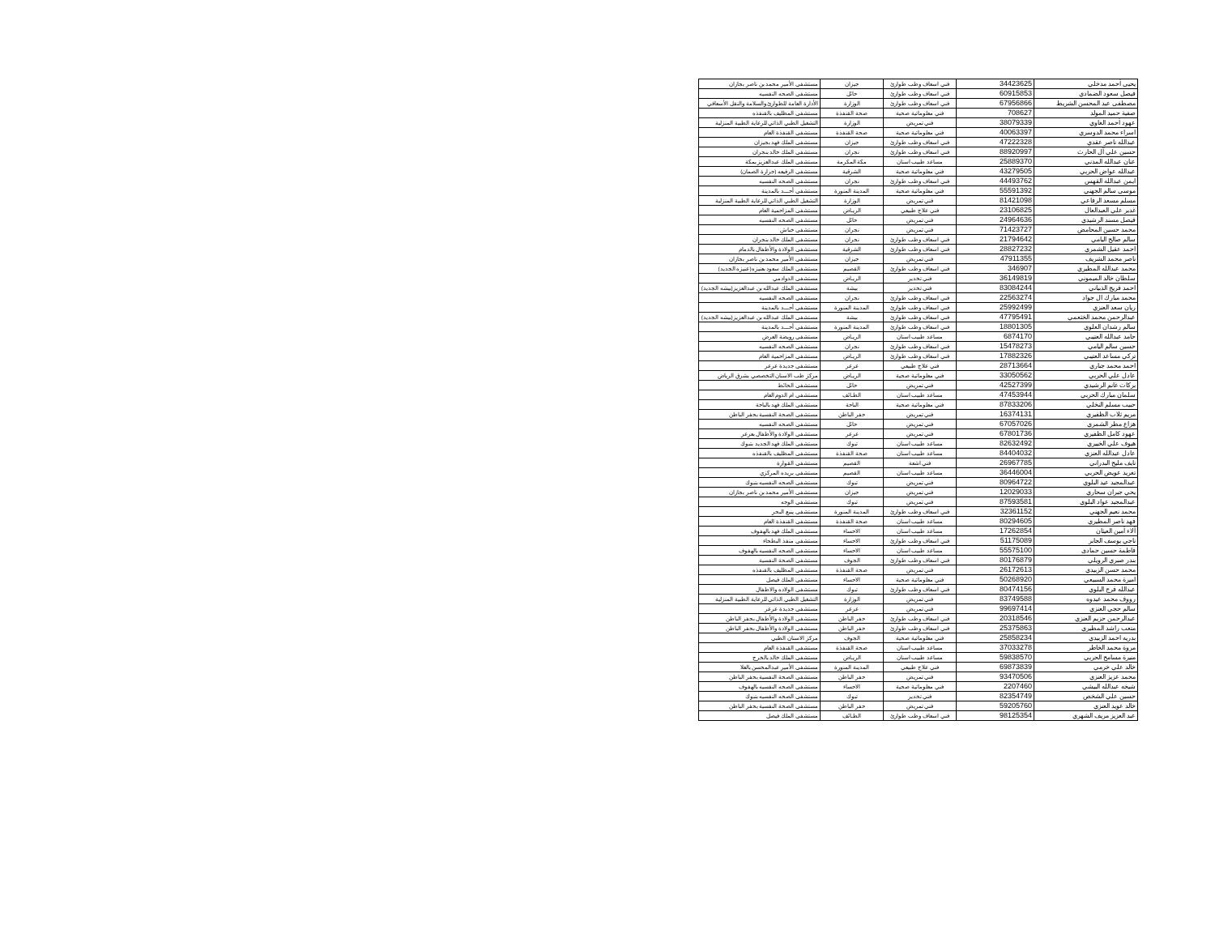| يحيى أحمد مدخلي | 34423625 | فني اسعاف وطب طوارئ | جيزان | مستشفى الأمير محمد بن ناصر بجازان |
| فيصل سعود الضمادي | 60915853 | فني اسعاف وطب طوارئ | حائل | مستشفى الصحه النفسيه |
| مصطفى عبد المحسن الشريط | 67956866 | فني اسعاف وطب طوارئ | الوزارة | الأدارة العامة للطوارئ والسلامة والنقل الأسعافي |
| صفية حميد المولد | 708627 | فني معلوماتية صحية | صحة القنفذة | مستشفى المظليف بالقنفذه |
| عهود أحمد الغاوي | 38079339 | فني تمريض | الوزارة | التشغيل الطبي الذاتي للرعاية الطبية المنزلية |
| اسراء محمد الدوسري | 40063397 | فني معلوماتية صحية | صحة القنفذة | مستشفى القنفذة العام |
| عبدالله ناصر عقدي | 47222328 | فني اسعاف وطب طوارئ | جيزان | مستشفى الملك فهد بجيزان |
| حسين علي آل الحارث | 88920997 | فني اسعاف وطب طوارئ | نجران | مستشفى الملك خالد بنجران |
| عنان عبدالله المدني | 25889370 | مساعد طبيب اسنان | مكة المكرمة | مستشفى الملك عبدالعزيز بمكة |
| عبدالله عواض الحربي | 43279505 | فني معلوماتية صحية | الشرقية | مستشفى الرفيعه (جرارة الصمان) |
| ايمن عبدالله القهس | 44493762 | فني اسعاف وطب طوارئ | نجران | مستشفى الصحه النفسيه |
| موسى سالم الجهني | 55591392 | فني معلوماتية صحية | المدينة المنورة | مستشفى أحـــد بالمدينة |
| مسلم مسعد الرفاعي | 81421098 | فني تمريض | الوزارة | التشغيل الطبي الذاتي للرعاية الطبية المنزلية |
| غدير علي العبدالعال | 23106825 | فني علاج طبيعي | الريـاض | مستشفى المزاحمية العام |
| فيصل مسند الرشيدي | 24964636 | فني تمريض | حائل | مستشفى الصحه النفسيه |
| محمد حسين المحامض | 71423727 | فني تمريض | نجران | مستشفى خباش |
| سالم صالح اليامي | 21794642 | فني اسعاف وطب طوارئ | نجران | مستشفى الملك خالد بنجران |
| احمد عقيل الشمري | 28827232 | فني اسعاف وطب طوارئ | الشرقية | مستشفى الولادة والأطفال بالدمام |
| ناصر محمد الشريف | 47911355 | فني تمريض | جيزان | مستشفى الأمير محمد بن ناصر بجازان |
| محمد عبدالله المطيري | 346907 | فني اسعاف وطب طوارئ | القصيم | مستشفى الملك سعود بعنيزه(عنيزه الجديد) |
| سلطان خالد الميموني | 36149819 | فني تخدير | الريـاض | مستشفى الدوادمي |
| احمد فريج الذبياني | 83084244 | فني تخدير | بيشة | مستشفى الملك عبدالله بن عبدالعزيز(بيشه الجديد) |
| محمد مبارك ال جواد | 22563274 | فني اسعاف وطب طوارئ | نجران | مستشفى الصحه النفسيه |
| ريان سعد العنزي | 25992499 | فني اسعاف وطب طوارئ | المدينة المنورة | مستشفى أحـــد بالمدينة |
| عبدالرحمن محمد الخثعمي | 47795491 | فني اسعاف وطب طوارئ | بيشة | مستشفى الملك عبدالله بن عبدالعزيز(بيشه الجديد) |
| سالم رشدان العلوي | 18801305 | فني اسعاف وطب طوارئ | المدينة المنورة | مستشفى أحـــد بالمدينة |
| حامد عبدالله العتيبي | 6874170 | مساعد طبيب اسنان | الريـاض | مستشفى رويضة العرض |
| حسين سالم اليامي | 15478273 | فني اسعاف وطب طوارئ | نجران | مستشفى الصحه النفسيه |
| تركي مساعد العتيبي | 17882326 | فني اسعاف وطب طوارئ | الريـاض | مستشفى المزاحمية العام |
| احمد محمد جباري | 28713664 | فني علاج طبيعي | عرعر | مستشفى جديدة عرعر |
| عادل علي الحربي | 33050562 | فني معلوماتية صحية | الريـاض | مركز طب الاسنان التخصصي بشرق الرياض |
| بركات غانم الرشيدي | 42527399 | فني تمريض | حائل | مستشفى الحائط |
| سلمان مبارك الحربي | 47453944 | مساعد طبيب اسنان | الطـائف | مستشفى ام الدوم العام |
| حبيب مسلم النخلي | 87833206 | فني معلوماتية صحية | الباحة | مستشفى الملك فهد بالباحة |
| مريم ثلاب الظفيري | 16374131 | فني تمريض | حفر الباطن | مستشفى الصحة النفسية بحفر الباطن |
| هزاع مطر الشمري | 67057026 | فني تمريض | حائل | مستشفى الصحه النفسيه |
| عهود كامل الظفيري | 67801736 | فني تمريض | عرعر | مستشفى الولادة والأطفال بعرعر |
| هيوف علي الخييري | 82632492 | مساعد طبيب اسنان | تبوك | مستشفى الملك فهد الجديد بتبوك |
| عادل عبدالله العنزي | 84404032 | مساعد طبيب اسنان | صحة القنفذة | مستشفى المظليف بالقنفذه |
| نايف مليح البدراني | 26967785 | فني اشعة | القصيم | مستشفى القوارة |
| تغريد عويض الحربي | 36446004 | مساعد طبيب اسنان | القصيم | مستشفى بريده المركزي |
| عبدالمجيد عيد البلوي | 80964722 | فني تمريض | تبوك | مستشفى الصحه النفسيه بتبوك |
| يحي جبران سحاري | 12029033 | فني تمريض | جيزان | مستشفى الأمير محمد بن ناصر بجازان |
| عبدالمجيد عواد البلوي | 87593581 | فني تمريض | تبوك | مستشفى الوجه |
| محمد نعيم الجهني | 32361152 | فني اسعاف وطب طوارئ | المدينة المنورة | مستشفى ينبع البحر |
| فهد ناصر المطيري | 80294605 | مساعد طبيب اسنان | صحة القنفذة | مستشفى القنفذة العام |
| آلاء أمين العيثان | 17262854 | مساعد طبيب اسنان | الاحساء | مستشفى الملك فهد بالهفوف |
| ناجي يوسف الجابر | 51175089 | فني اسعاف وطب طوارئ | الاحساء | مستشفى منفذ البطحاء |
| فاطمة حسين حمادى | 55575100 | مساعد طبيب اسنان | الاحساء | مستشفى الصحه النفسيه بالهفوف |
| بندر صبري الرويلي | 80176879 | فني اسعاف وطب طوارئ | الجوف | مستشفى الصحة النفسية |
| محمد حسن الزبيدي | 26172613 | فني تمريض | صحة القنفذة | مستشفى المظليف بالقنفذه |
| اميرة محمد السبيعي | 50268920 | فني معلوماتية صحية | الاحساء | مستشفى الملك فيصل |
| عبدالله فرج البلوي | 80474156 | فني اسعاف وطب طوارئ | تبوك | مستشفى الولاده والاطفال |
| رووف محمد عيدوه | 83749588 | فني تمريض | الوزارة | التشغيل الطبي الذاتي للرعاية الطبية المنزلية |
| سالم حجي العنزي | 99697414 | فني تمريض | عرعر | مستشفى جديدة عرعر |
| عبدالرحمن حزيم العنزي | 20318546 | فني اسعاف وطب طوارئ | حفر الباطن | مستشفى الولادة والأطفال بحفر الباطن |
| متعب راشد المطيري | 25375863 | فني اسعاف وطب طوارئ | حفر الباطن | مستشفى الولادة والأطفال بحفر الباطن |
| بدريه احمد الزبيدي | 25858234 | فني معلوماتية صحية | الجوف | مركز الاسنان الطبي |
| مروة محمد الخاطر | 37033278 | مساعد طبيب اسنان | صحة القنفذة | مستشفى القنفذة العام |
| منيرة مسامح الحربي | 59838570 | مساعد طبيب اسنان | الريـاض | مستشفى الملك خالد بالخرج |
| خالد علي خرمي | 69873839 | فني علاج طبيعي | المدينة المنورة | مستشفى الأمير عبدالمحسن بالعلا |
| محمد عزيز العنزي | 93470506 | فني تمريض | حفر الباطن | مستشفى الصحة النفسية بحفر الباطن |
| شيخه عبدالله البيشي | 2207460 | فني معلوماتية صحية | الاحساء | مستشفى الصحه النفسيه بالهفوف |
| حسين علي الشخص | 82354749 | فني تخدير | تبوك | مستشفى الصحه النفسيه بتبوك |
| خالد عويد العنزي | 59205760 | فني تمريض | حفر الباطن | مستشفى الصحة النفسية بحفر الباطن |
| عبد العزيز مريف الشهري | 98125354 | فني اسعاف وطب طوارئ | الطـائف | مستشفى الملك فيصل |